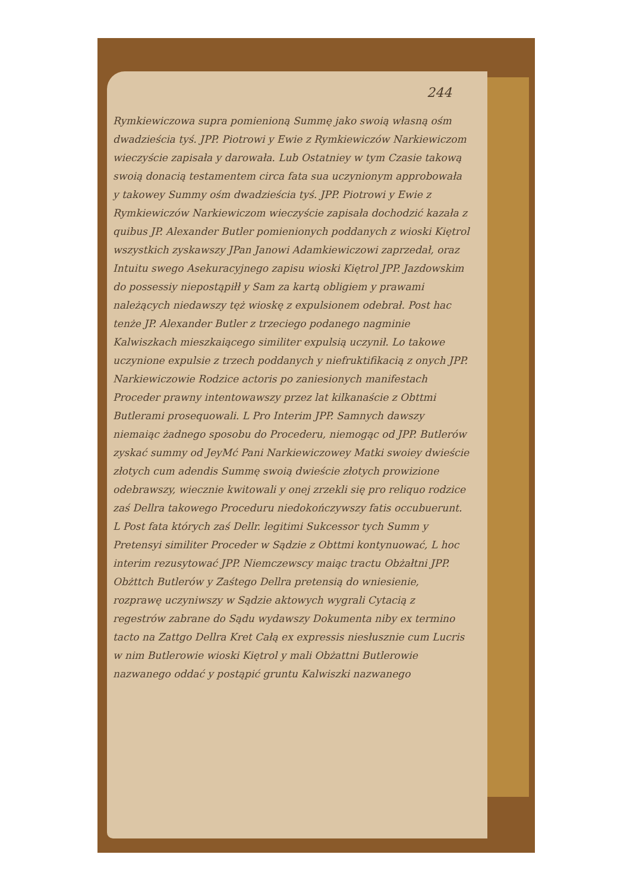244
Rymkiewiczowa supra pomienioną Summę jako swoią własną ośm dwadzieścia tyś. JPP. Piotrowi y Ewie z Rymkiewiczów Narkiewiczom wieczyście zapisała y darowała. Lub Ostatniey w tym Czasie takową swoią donacią testamentem circa fata sua uczynionym approbowała y takowey Summy ośm dwadzieścia tyś. JPP. Piotrowi y Ewie z Rymkiewiczów Narkiewiczom wieczyście zapisała dochodzić kazała z quibus JP. Alexander Butler pomienionych poddanych z wioski Kiętrol wszystkich zyskawszy JPan Janowi Adamkiewiczowi zaprzedał, oraz Intuitu swego Asekuracyjnego zapisu wioski Kiętrol JPP. Jazdowskim do possessiy niepostąpiłł y Sam za kartą obligiem y prawami należących niedawszy tęż wioskę z expulsionem odebrał. Post hac tenże JP. Alexander Butler z trzeciego podanego nagminie Kalwiszkach mieszkaiącego similiter expulsią uczynił. Lo takowe uczynione expulsie z trzech poddanych y niefruktifikacią z onych JPP. Narkiewiczowie Rodzice actoris po zaniesionych manifestach Proceder prawny intentowawszy przez lat kilkanaście z Obttmi Butlerami prosequowali. L Pro Interim JPP. Samnych dawszy niemaiąc żadnego sposobu do Procederu, niemogąc od JPP. Butlerów zyskać summy od JeyMć Pani Narkiewiczowey Matki swoiey dwieście złotych cum adendis Summę swoią dwieście złotych prowizione odebrawszy, wiecznie kwitowali y onej zrzekli się pro reliquo rodzice zaś Dellra takowego Proceduru niedokończywszy fatis occubuerunt. L Post fata których zaś Dellr. legitimi Sukcessor tych Summ y Pretensyi similiter Proceder w Sądzie z Obttmi kontynuować, L hoc interim rezusytować JPP. Niemczewscy maiąc tractu Obżałtni JPP. Obżttch Butlerów y Zaśtego Dellra pretensią do wniesienie, rozprawę uczyniwszy w Sądzie aktowych wygrali Cytacią z regestrów zabrane do Sądu wydawszy Dokumenta niby ex termino tacto na Zattgo Dellra Kret Całą ex expressis niesłusznie cum Lucris w nim Butlerowie wioski Kiętrol y mali Obżattni Butlerowie nazwanego oddać y postąpić gruntu Kalwiszki nazwanego